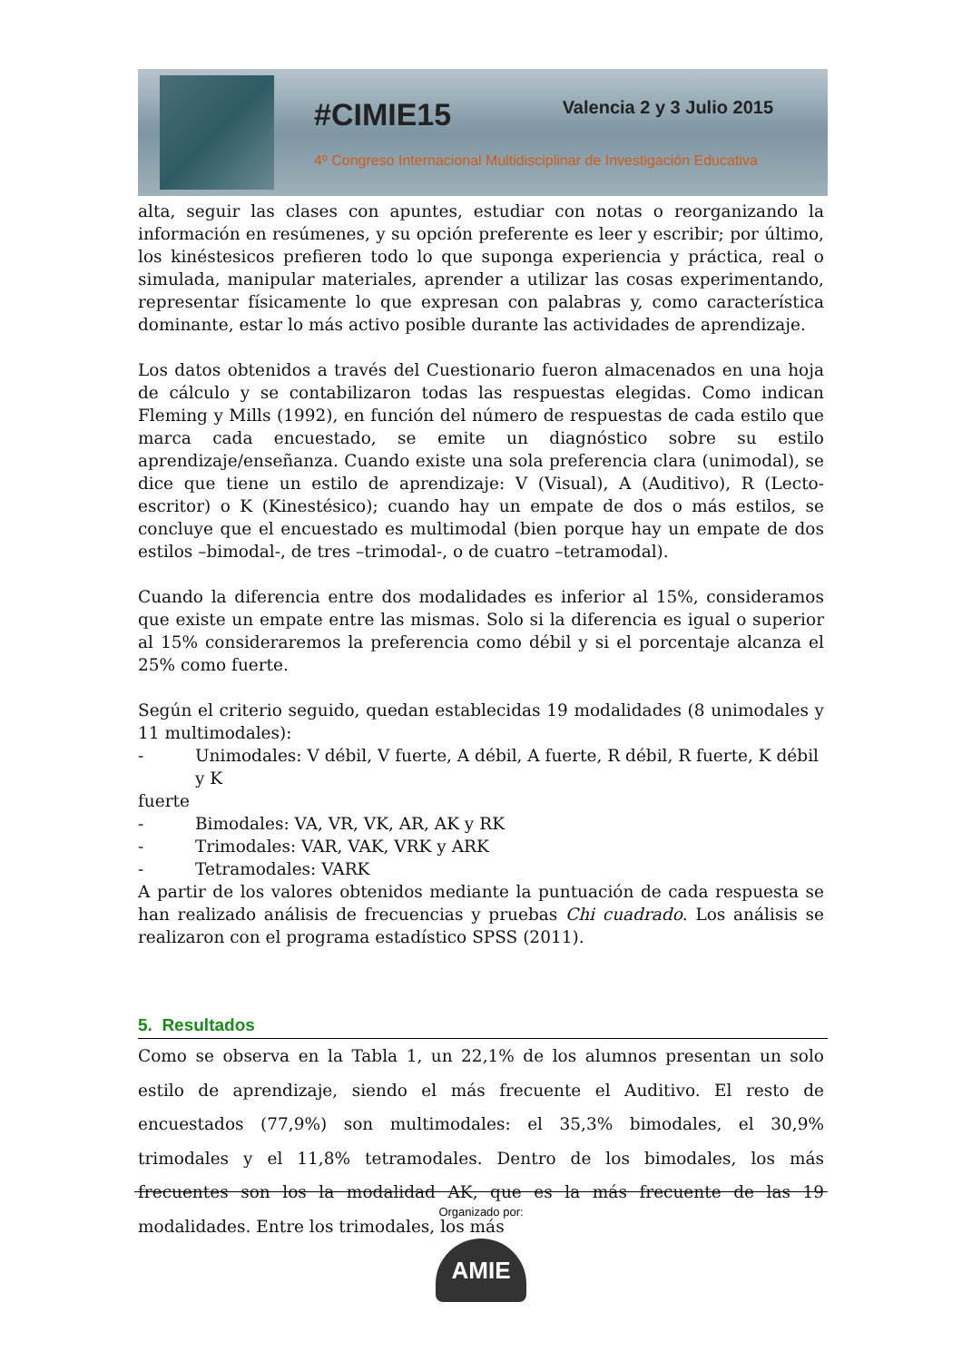#CIMIE15 Valencia 2 y 3 Julio 2015
4º Congreso Internacional Multidisciplinar de Investigación Educativa
alta, seguir las clases con apuntes, estudiar con notas o reorganizando la información en resúmenes, y su opción preferente es leer y escribir; por último, los kinéstesicos prefieren todo lo que suponga experiencia y práctica, real o simulada, manipular materiales, aprender a utilizar las cosas experimentando, representar físicamente lo que expresan con palabras y, como característica dominante, estar lo más activo posible durante las actividades de aprendizaje.
Los datos obtenidos a través del Cuestionario fueron almacenados en una hoja de cálculo y se contabilizaron todas las respuestas elegidas. Como indican Fleming y Mills (1992), en función del número de respuestas de cada estilo que marca cada encuestado, se emite un diagnóstico sobre su estilo aprendizaje/enseñanza. Cuando existe una sola preferencia clara (unimodal), se dice que tiene un estilo de aprendizaje: V (Visual), A (Auditivo), R (Lecto-escritor) o K (Kinestésico); cuando hay un empate de dos o más estilos, se concluye que el encuestado es multimodal (bien porque hay un empate de dos estilos –bimodal-, de tres –trimodal-, o de cuatro –tetramodal).
Cuando la diferencia entre dos modalidades es inferior al 15%, consideramos que existe un empate entre las mismas. Solo si la diferencia es igual o superior al 15% consideraremos la preferencia como débil y si el porcentaje alcanza el 25% como fuerte.
Según el criterio seguido, quedan establecidas 19 modalidades (8 unimodales y 11 multimodales):
- Unimodales: V débil, V fuerte, A débil, A fuerte, R débil, R fuerte, K débil y K
fuerte
- Bimodales: VA, VR, VK, AR, AK y RK
- Trimodales: VAR, VAK, VRK y ARK
- Tetramodales: VARK
A partir de los valores obtenidos mediante la puntuación de cada respuesta se han realizado análisis de frecuencias y pruebas Chi cuadrado. Los análisis se realizaron con el programa estadístico SPSS (2011).
5. Resultados
Como se observa en la Tabla 1, un 22,1% de los alumnos presentan un solo estilo de aprendizaje, siendo el más frecuente el Auditivo. El resto de encuestados (77,9%) son multimodales: el 35,3% bimodales, el 30,9% trimodales y el 11,8% tetramodales. Dentro de los bimodales, los más frecuentes son los la modalidad AK, que es la más frecuente de las 19 modalidades. Entre los trimodales, los más
Organizado por:
AMIE